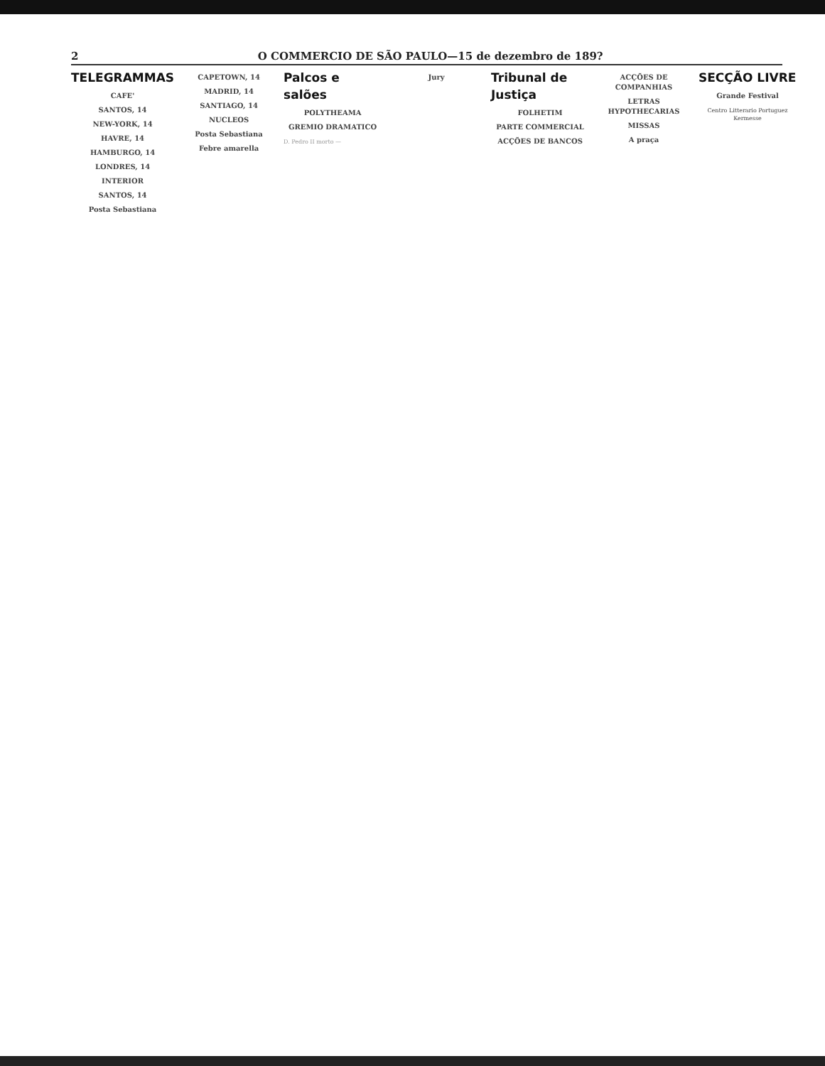2 O COMMERCIO DE SÃO PAULO—15 de dezembro de 189?
TELEGRAMMAS
CAFE'
SANTOS, 14
NEW-YORK, 14
HAVRE, 14
HAMBURGO, 14
LONDRES, 14
INTERIOR
SANTOS, 14
Posta Sebastiana
CAPETOWN, 14
MADRID, 14
SANTIAGO, 14
NUCLEOS
Posta Sebastiana
Febre amarella
Palcos e salões
POLYTHEAMA
GREMIO DRAMATICO
D. Pedro II morto —
Jury
Tribunal de Justiça
FOLHETIM
PARTE COMMERCIAL
ACÇÕES DE BANCOS
ACÇÕES DE COMPANHIAS
LETRAS HYPOTHECARIAS
MISSAS
A praça
SECÇÃO LIVRE
Grande Festival
Centro Litterario Portuguez
Kermesse